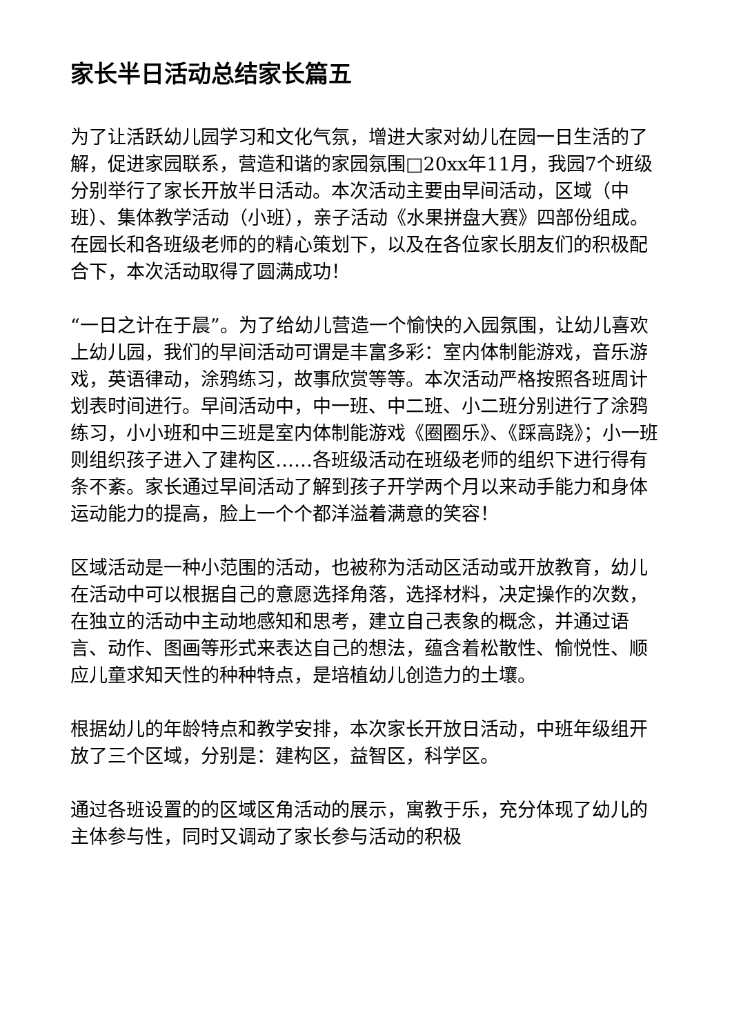家长半日活动总结家长篇五
为了让活跃幼儿园学习和文化气氛，增进大家对幼儿在园一日生活的了解，促进家园联系，营造和谐的家园氛围□20xx年11月，我园7个班级分别举行了家长开放半日活动。本次活动主要由早间活动，区域（中班）、集体教学活动（小班），亲子活动《水果拼盘大赛》四部份组成。在园长和各班级老师的的精心策划下，以及在各位家长朋友们的积极配合下，本次活动取得了圆满成功！
“一日之计在于晨”。为了给幼儿营造一个愉快的入园氛围，让幼儿喜欢上幼儿园，我们的早间活动可谓是丰富多彩：室内体制能游戏，音乐游戏，英语律动，涂鸦练习，故事欣赏等等。本次活动严格按照各班周计划表时间进行。早间活动中，中一班、中二班、小二班分别进行了涂鸦练习，小小班和中三班是室内体制能游戏《圈圈乐》、《踩高跷》；小一班则组织孩子进入了建构区……各班级活动在班级老师的组织下进行得有条不紊。家长通过早间活动了解到孩子开学两个月以来动手能力和身体运动能力的提高，脸上一个个都洋溢着满意的笑容！
区域活动是一种小范围的活动，也被称为活动区活动或开放教育，幼儿在活动中可以根据自己的意愿选择角落，选择材料，决定操作的次数，在独立的活动中主动地感知和思考，建立自己表象的概念，并通过语言、动作、图画等形式来表达自己的想法，蕴含着松散性、愉悦性、顺应儿童求知天性的种种特点，是培植幼儿创造力的土壤。
根据幼儿的年龄特点和教学安排，本次家长开放日活动，中班年级组开放了三个区域，分别是：建构区，益智区，科学区。
通过各班设置的的区域区角活动的展示，寓教于乐，充分体现了幼儿的主体参与性，同时又调动了家长参与活动的积极